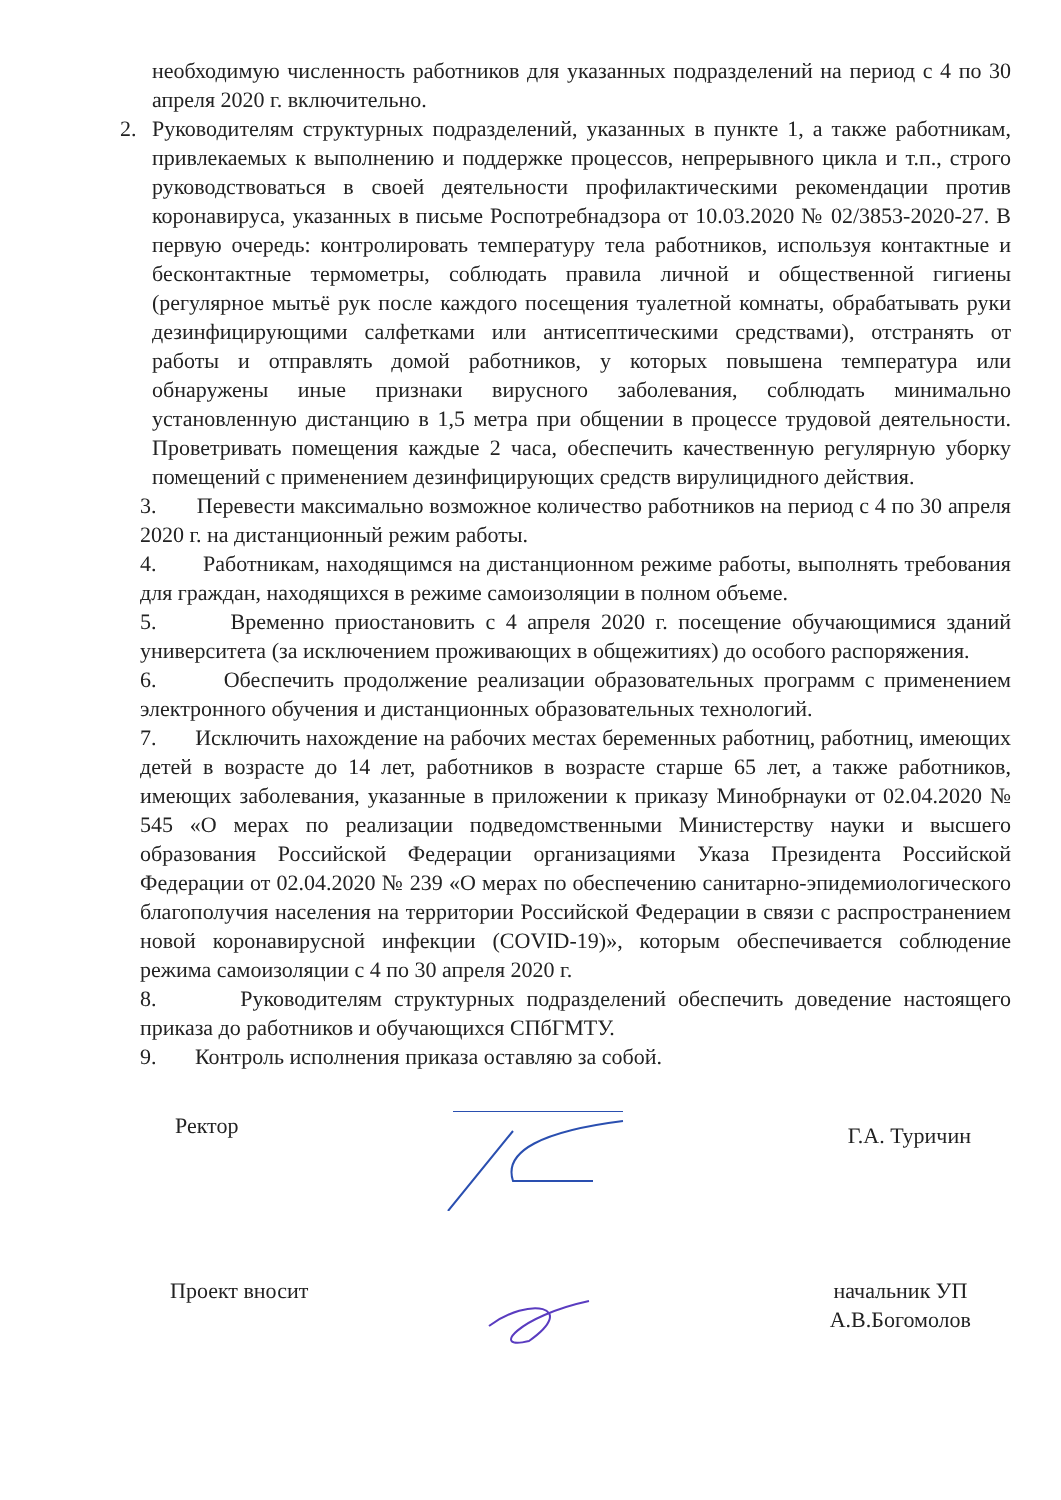необходимую численность работников для указанных подразделений на период с 4 по 30 апреля 2020 г. включительно.
2. Руководителям структурных подразделений, указанных в пункте 1, а также работникам, привлекаемых к выполнению и поддержке процессов, непрерывного цикла и т.п., строго руководствоваться в своей деятельности профилактическими рекомендации против коронавируса, указанных в письме Роспотребнадзора от 10.03.2020 № 02/3853-2020-27. В первую очередь: контролировать температуру тела работников, используя контактные и бесконтактные термометры, соблюдать правила личной и общественной гигиены (регулярное мытьё рук после каждого посещения туалетной комнаты, обрабатывать руки дезинфицирующими салфетками или антисептическими средствами), отстранять от работы и отправлять домой работников, у которых повышена температура или обнаружены иные признаки вирусного заболевания, соблюдать минимально установленную дистанцию в 1,5 метра при общении в процессе трудовой деятельности. Проветривать помещения каждые 2 часа, обеспечить качественную регулярную уборку помещений с применением дезинфицирующих средств вирулицидного действия.
3. Перевести максимально возможное количество работников на период с 4 по 30 апреля 2020 г. на дистанционный режим работы.
4. Работникам, находящимся на дистанционном режиме работы, выполнять требования для граждан, находящихся в режиме самоизоляции в полном объеме.
5. Временно приостановить с 4 апреля 2020 г. посещение обучающимися зданий университета (за исключением проживающих в общежитиях) до особого распоряжения.
6. Обеспечить продолжение реализации образовательных программ с применением электронного обучения и дистанционных образовательных технологий.
7. Исключить нахождение на рабочих местах беременных работниц, работниц, имеющих детей в возрасте до 14 лет, работников в возрасте старше 65 лет, а также работников, имеющих заболевания, указанные в приложении к приказу Минобрнауки от 02.04.2020 № 545 «О мерах по реализации подведомственными Министерству науки и высшего образования Российской Федерации организациями Указа Президента Российской Федерации от 02.04.2020 № 239 «О мерах по обеспечению санитарно-эпидемиологического благополучия населения на территории Российской Федерации в связи с распространением новой коронавирусной инфекции (COVID-19)», которым обеспечивается соблюдение режима самоизоляции с 4 по 30 апреля 2020 г.
8. Руководителям структурных подразделений обеспечить доведение настоящего приказа до работников и обучающихся СПбГМТУ.
9. Контроль исполнения приказа оставляю за собой.
Ректор Г.А. Туричин
Проект вносит начальник УП
А.В.Богомолов